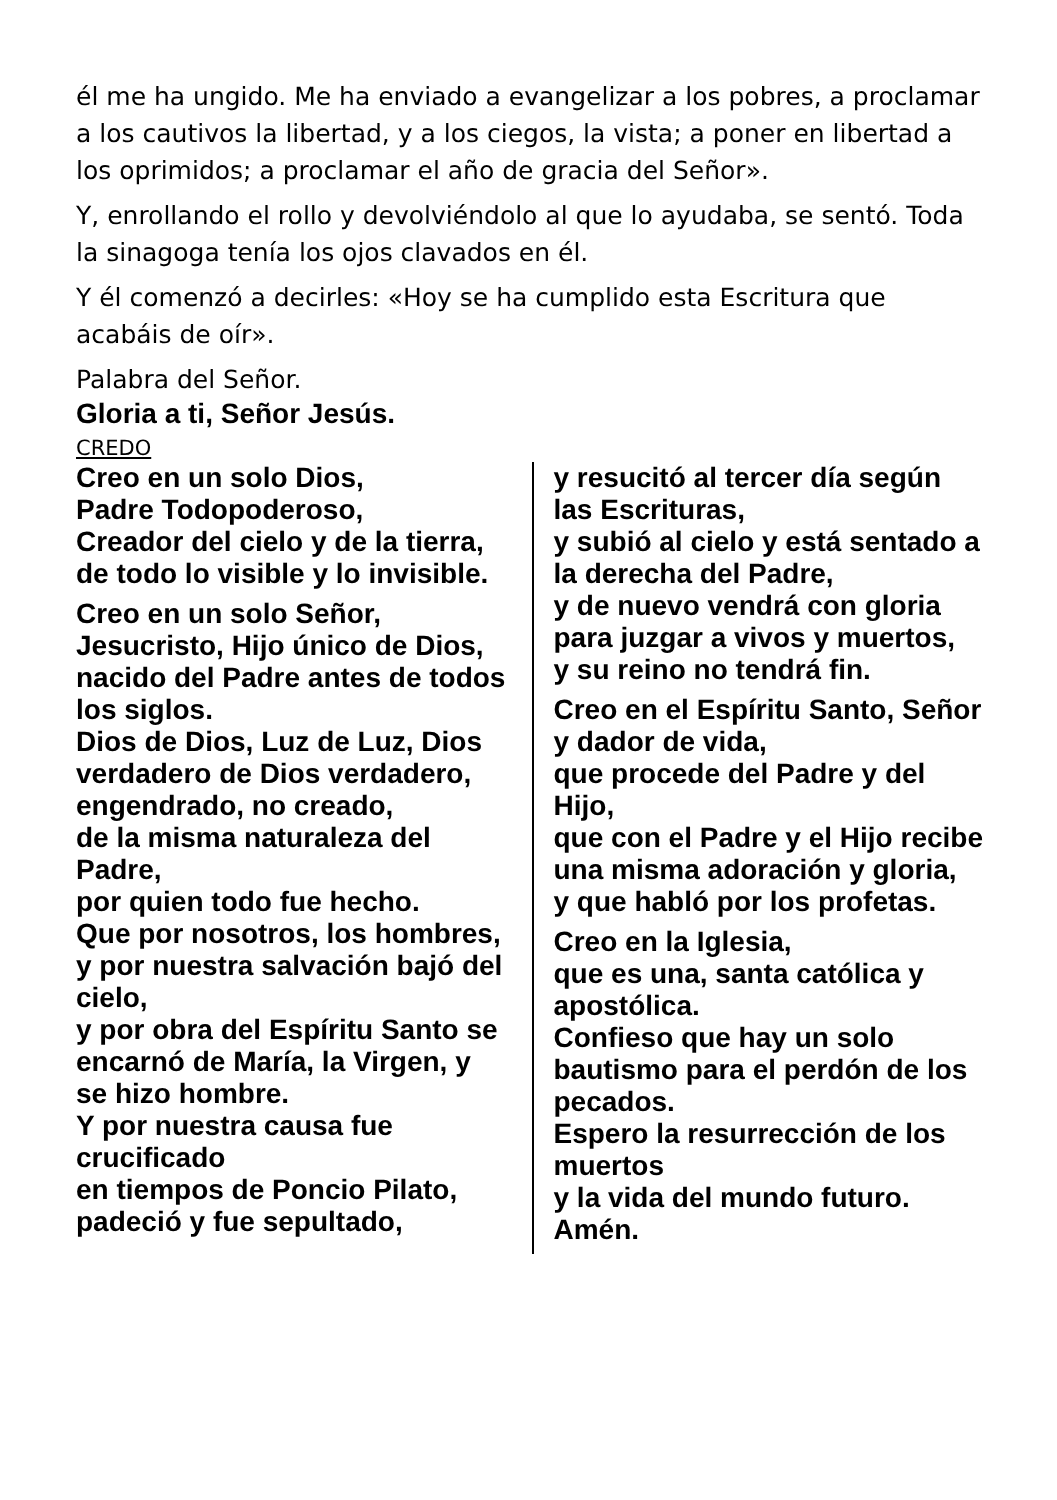él me ha ungido. Me ha enviado a evangelizar a los pobres, a proclamar a los cautivos la libertad, y a los ciegos, la vista; a poner en libertad a los oprimidos; a proclamar el año de gracia del Señor».
Y, enrollando el rollo y devolviéndolo al que lo ayudaba, se sentó. Toda la sinagoga tenía los ojos clavados en él.
Y él comenzó a decirles: «Hoy se ha cumplido esta Escritura que acabáis de oír».
Palabra del Señor.
Gloria a ti, Señor Jesús.
CREDO
Creo en un solo Dios,
Padre Todopoderoso,
Creador del cielo y de la tierra, de todo lo visible y lo invisible.
Creo en un solo Señor, Jesucristo, Hijo único de Dios, nacido del Padre antes de todos los siglos.
Dios de Dios, Luz de Luz, Dios verdadero de Dios verdadero,
engendrado, no creado,
de la misma naturaleza del Padre,
por quien todo fue hecho.
Que por nosotros, los hombres,
y por nuestra salvación bajó del cielo,
y por obra del Espíritu Santo se encarnó de María, la Virgen, y se hizo hombre.
Y por nuestra causa fue crucificado
en tiempos de Poncio Pilato, padeció y fue sepultado,
y resucitó al tercer día según las Escrituras,
y subió al cielo y está sentado a la derecha del Padre,
y de nuevo vendrá con gloria para juzgar a vivos y muertos,
y su reino no tendrá fin.
Creo en el Espíritu Santo, Señor y dador de vida,
que procede del Padre y del Hijo,
que con el Padre y el Hijo recibe una misma adoración y gloria,
y que habló por los profetas.
Creo en la Iglesia,
que es una, santa católica y apostólica.
Confieso que hay un solo bautismo para el perdón de los pecados.
Espero la resurrección de los muertos
y la vida del mundo futuro.
Amén.